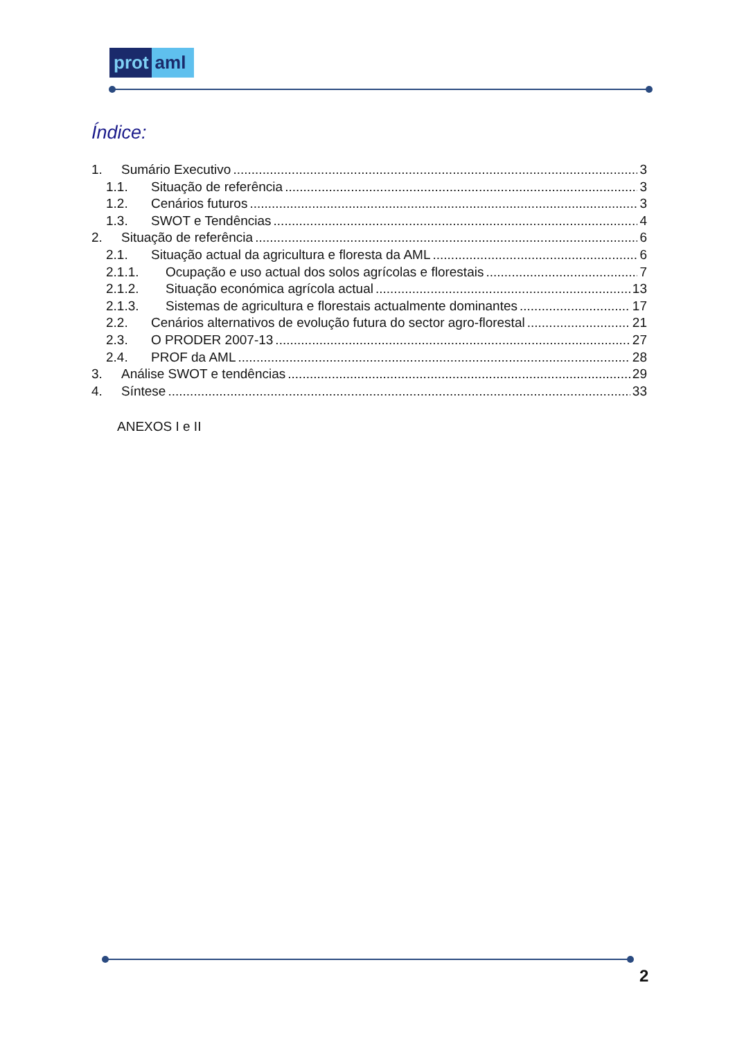prot aml
Índice:
1. Sumário Executivo 3
1.1. Situação de referência 3
1.2. Cenários futuros 3
1.3. SWOT e Tendências 4
2. Situação de referência 6
2.1. Situação actual da agricultura e floresta da AML 6
2.1.1. Ocupação e uso actual dos solos agrícolas e florestais 7
2.1.2. Situação económica agrícola actual 13
2.1.3. Sistemas de agricultura e florestais actualmente dominantes 17
2.2. Cenários alternativos de evolução futura do sector agro-florestal 21
2.3. O PRODER 2007-13 27
2.4. PROF da AML 28
3. Análise SWOT e tendências 29
4. Síntese 33
ANEXOS I e II
2